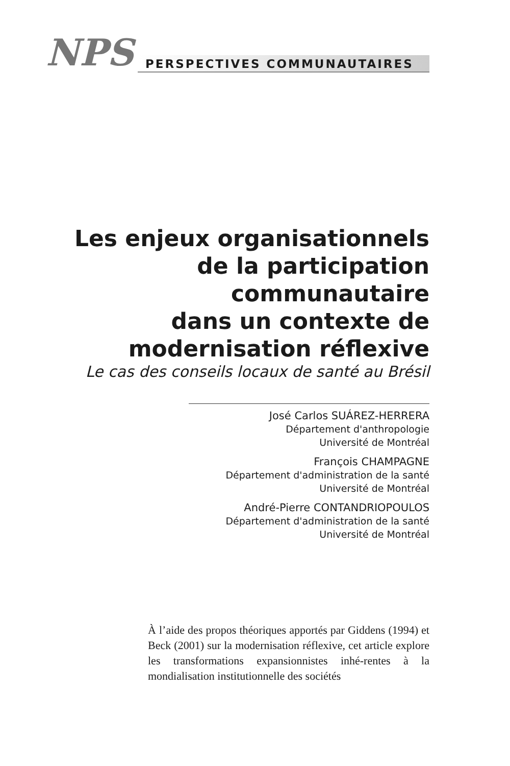NPS PERSPECTIVES COMMUNAUTAIRES
Les enjeux organisationnels
de la participation
communautaire
dans un contexte de
modernisation réflexive
Le cas des conseils locaux de santé au Brésil
José Carlos SUÁREZ-HERRERA
Département d'anthropologie
Université de Montréal
François CHAMPAGNE
Département d'administration de la santé
Université de Montréal
André-Pierre CONTANDRIOPOULOS
Département d'administration de la santé
Université de Montréal
À l’aide des propos théoriques apportés par Giddens (1994) et Beck (2001) sur la modernisation réflexive, cet article explore les transformations expansionnistes inhé-rentes à la mondialisation institutionnelle des sociétés